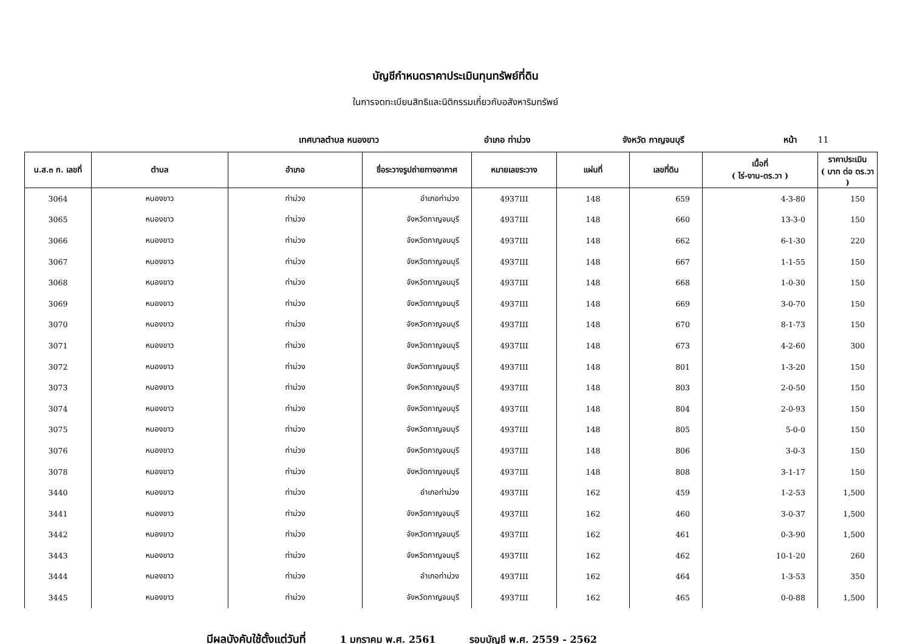บัญชีกำหนดราคาประเมินทุนทรัพย์ที่ดิน
ในการจดทะเบียนสิทธิและนิติกรรมเกี่ยวกับอสังหาริมทรัพย์
เทศบาลตำบล หนองขาว อำเภอ ท่าม่วง จังหวัด กาญจนบุรี หน้า 11
| น.ส.๓ ก. เลขที่ | ตำบล | อำเภอ | ชื่อระวางรูปถ่ายทางอากาศ | หมายเลขระวาง | แผ่นที่ | เลขที่ดิน | เนื้อที่ ( ไร่-งาน-ตร.วา ) | ราคาประเมิน ( บาท ต่อ ตร.วา ) |
| --- | --- | --- | --- | --- | --- | --- | --- | --- |
| 3064 | หนองขาว | ท่าม่วง | อำเภอท่าม่วง | 4937III | 148 | 659 | 4-3-80 | 150 |
| 3065 | หนองขาว | ท่าม่วง | จังหวัดกาญจนบุรี | 4937III | 148 | 660 | 13-3-0 | 150 |
| 3066 | หนองขาว | ท่าม่วง | จังหวัดกาญจนบุรี | 4937III | 148 | 662 | 6-1-30 | 220 |
| 3067 | หนองขาว | ท่าม่วง | จังหวัดกาญจนบุรี | 4937III | 148 | 667 | 1-1-55 | 150 |
| 3068 | หนองขาว | ท่าม่วง | จังหวัดกาญจนบุรี | 4937III | 148 | 668 | 1-0-30 | 150 |
| 3069 | หนองขาว | ท่าม่วง | จังหวัดกาญจนบุรี | 4937III | 148 | 669 | 3-0-70 | 150 |
| 3070 | หนองขาว | ท่าม่วง | จังหวัดกาญจนบุรี | 4937III | 148 | 670 | 8-1-73 | 150 |
| 3071 | หนองขาว | ท่าม่วง | จังหวัดกาญจนบุรี | 4937III | 148 | 673 | 4-2-60 | 300 |
| 3072 | หนองขาว | ท่าม่วง | จังหวัดกาญจนบุรี | 4937III | 148 | 801 | 1-3-20 | 150 |
| 3073 | หนองขาว | ท่าม่วง | จังหวัดกาญจนบุรี | 4937III | 148 | 803 | 2-0-50 | 150 |
| 3074 | หนองขาว | ท่าม่วง | จังหวัดกาญจนบุรี | 4937III | 148 | 804 | 2-0-93 | 150 |
| 3075 | หนองขาว | ท่าม่วง | จังหวัดกาญจนบุรี | 4937III | 148 | 805 | 5-0-0 | 150 |
| 3076 | หนองขาว | ท่าม่วง | จังหวัดกาญจนบุรี | 4937III | 148 | 806 | 3-0-3 | 150 |
| 3078 | หนองขาว | ท่าม่วง | จังหวัดกาญจนบุรี | 4937III | 148 | 808 | 3-1-17 | 150 |
| 3440 | หนองขาว | ท่าม่วง | อำเภอท่าม่วง | 4937III | 162 | 459 | 1-2-53 | 1,500 |
| 3441 | หนองขาว | ท่าม่วง | จังหวัดกาญจนบุรี | 4937III | 162 | 460 | 3-0-37 | 1,500 |
| 3442 | หนองขาว | ท่าม่วง | จังหวัดกาญจนบุรี | 4937III | 162 | 461 | 0-3-90 | 1,500 |
| 3443 | หนองขาว | ท่าม่วง | จังหวัดกาญจนบุรี | 4937III | 162 | 462 | 10-1-20 | 260 |
| 3444 | หนองขาว | ท่าม่วง | อำเภอท่าม่วง | 4937III | 162 | 464 | 1-3-53 | 350 |
| 3445 | หนองขาว | ท่าม่วง | จังหวัดกาญจนบุรี | 4937III | 162 | 465 | 0-0-88 | 1,500 |
มีผลบังคับใช้ตั้งแต่วันที่ 1 มกราคม พ.ศ. 2561 รอบบัญชี พ.ศ. 2559 - 2562